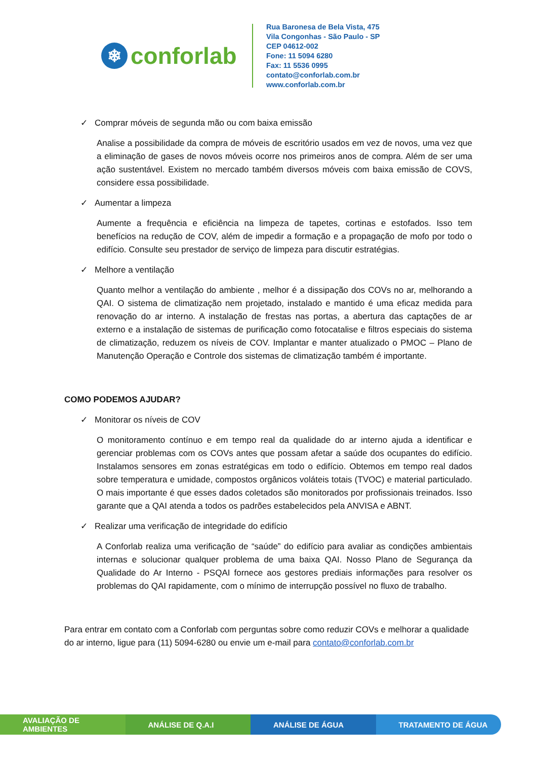❄ conforlab
Rua Baronesa de Bela Vista, 475
Vila Congonhas - São Paulo - SP
CEP 04612-002
Fone: 11 5094 6280
Fax: 11 5536 0995
contato@conforlab.com.br
www.conforlab.com.br
✓ Comprar móveis de segunda mão ou com baixa emissão
Analise a possibilidade da compra de móveis de escritório usados em vez de novos, uma vez que a eliminação de gases de novos móveis ocorre nos primeiros anos de compra. Além de ser uma ação sustentável. Existem no mercado também diversos móveis com baixa emissão de COVS, considere essa possibilidade.
✓ Aumentar a limpeza
Aumente a frequência e eficiência na limpeza de tapetes, cortinas e estofados. Isso tem benefícios na redução de COV, além de impedir a formação e a propagação de mofo por todo o edifício. Consulte seu prestador de serviço de limpeza para discutir estratégias.
✓ Melhore a ventilação
Quanto melhor a ventilação do ambiente , melhor é a dissipação dos COVs no ar, melhorando a QAI. O sistema de climatização nem projetado, instalado e mantido é uma eficaz medida para renovação do ar interno. A instalação de frestas nas portas, a abertura das captações de ar externo e a instalação de sistemas de purificação como fotocatalise e filtros especiais do sistema de climatização, reduzem os níveis de COV. Implantar e manter atualizado o PMOC – Plano de Manutenção Operação e Controle dos sistemas de climatização também é importante.
COMO PODEMOS AJUDAR?
✓ Monitorar os níveis de COV
O monitoramento contínuo e em tempo real da qualidade do ar interno ajuda a identificar e gerenciar problemas com os COVs antes que possam afetar a saúde dos ocupantes do edifício. Instalamos sensores em zonas estratégicas em todo o edifício. Obtemos em tempo real dados sobre temperatura e umidade, compostos orgânicos voláteis totais (TVOC) e material particulado. O mais importante é que esses dados coletados são monitorados por profissionais treinados. Isso garante que a QAI atenda a todos os padrões estabelecidos pela ANVISA e ABNT.
✓ Realizar uma verificação de integridade do edifício
A Conforlab realiza uma verificação de “saúde” do edifício para avaliar as condições ambientais internas e solucionar qualquer problema de uma baixa QAI. Nosso Plano de Segurança da Qualidade do Ar Interno - PSQAI fornece aos gestores prediais informações para resolver os problemas do QAI rapidamente, com o mínimo de interrupção possível no fluxo de trabalho.
Para entrar em contato com a Conforlab com perguntas sobre como reduzir COVs e melhorar a qualidade do ar interno, ligue para (11) 5094-6280 ou envie um e-mail para contato@conforlab.com.br
AVALIAÇÃO DE AMBIENTES ANÁLISE DE Q.A.I ANÁLISE DE ÁGUA TRATAMENTO DE ÁGUA